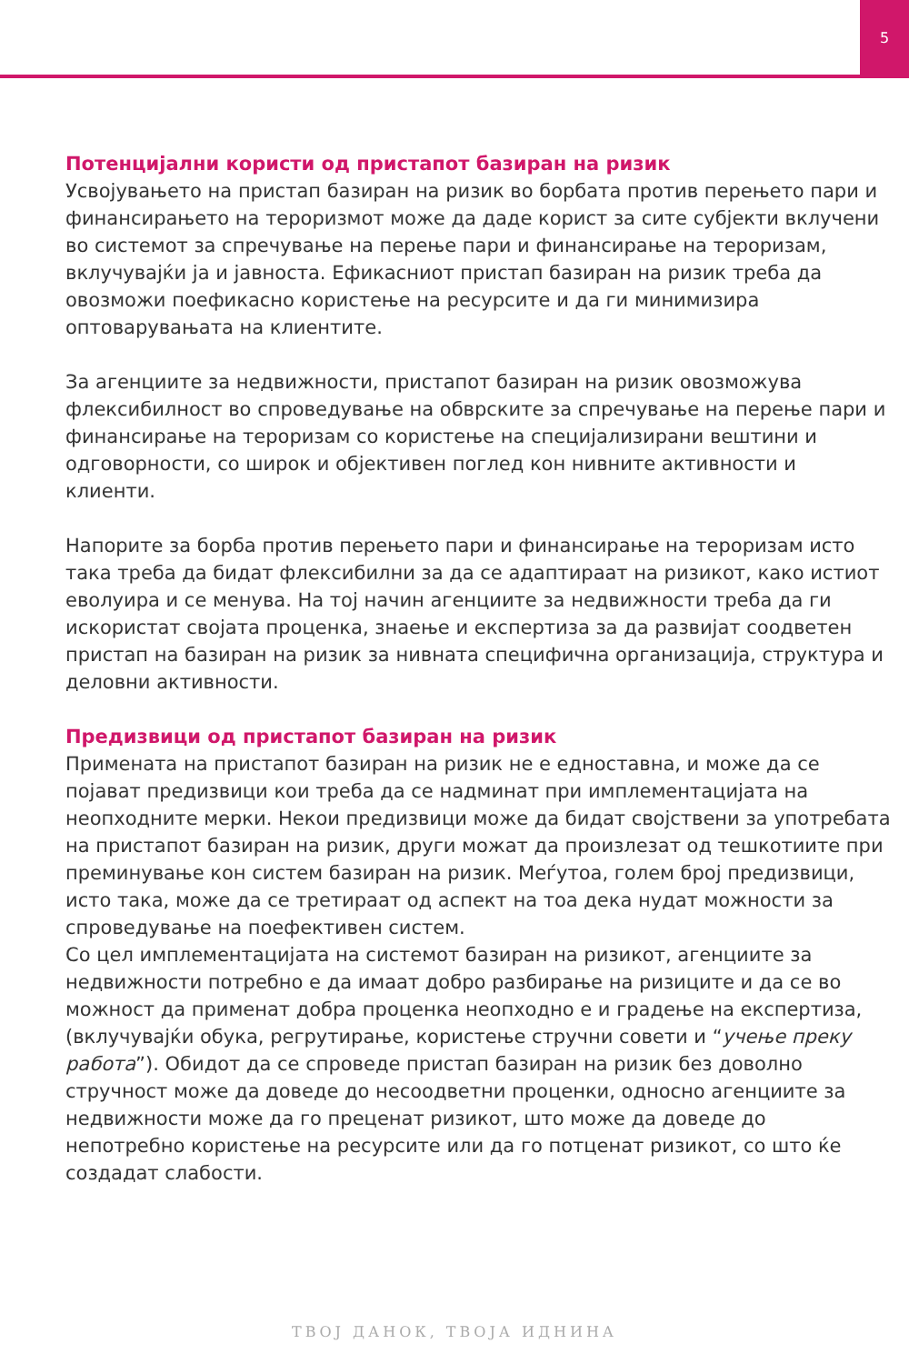5
Потенцијални користи од пристапот базиран на ризик
Усвојувањето на пристап базиран на ризик во борбата против перењето пари и финансирањето на тероризмот може да даде корист за сите субјекти вклучени во системот за спречување на перење пари и финансирање на тероризам, вклучувајќи ја и јавноста. Ефикасниот пристап базиран на ризик треба да овозможи поефикасно користење на ресурсите и да ги минимизира оптоварувањата на клиентите.
За агенциите за недвижности, пристапот базиран на ризик овозможува флексибилност во спроведување на обврските за спречување на перење пари и финансирање на тероризам со користење на специјализирани вештини и одговорности, со широк и објективен поглед кон нивните активности и клиенти.
Напорите за борба против перењето пари и финансирање на тероризам исто така треба да бидат флексибилни за да се адаптираат на ризикот, како истиот еволуира и се менува. На тој начин агенциите за недвижности треба да ги искористат својата проценка, знаење и експертиза за да развијат соодветен пристап на базиран на ризик за нивната специфична организација, структура и деловни активности.
Предизвици од пристапот базиран на ризик
Примената на пристапот базиран на ризик не е едноставна, и може да се појават предизвици кои треба да се надминат при имплементацијата на неопходните мерки. Некои предизвици може да бидат својствени за употребата на пристапот базиран на ризик, други можат да произлезат од тешкотиите при преминување кон систем базиран на ризик. Меѓутоа, голем број предизвици, исто така, може да се третираат од аспект на тоа дека нудат можности за спроведување на поефективен систем.
Со цел имплементацијата на системот базиран на ризикот, агенциите за недвижности потребно е да имаат добро разбирање на ризиците и да се во можност да применат добра проценка неопходно е и градење на експертиза, (вклучувајќи обука, регрутирање, користење стручни совети и “учење преку работа”). Обидот да се спроведе пристап базиран на ризик без доволно стручност може да доведе до несоодветни проценки, односно агенциите за недвижности може да го преценат ризикот, што може да доведе до непотребно користење на ресурсите или да го потценат ризикот, со што ќе создадат слабости.
ТВОЈ ДАНОК, ТВОЈА ИДНИНА